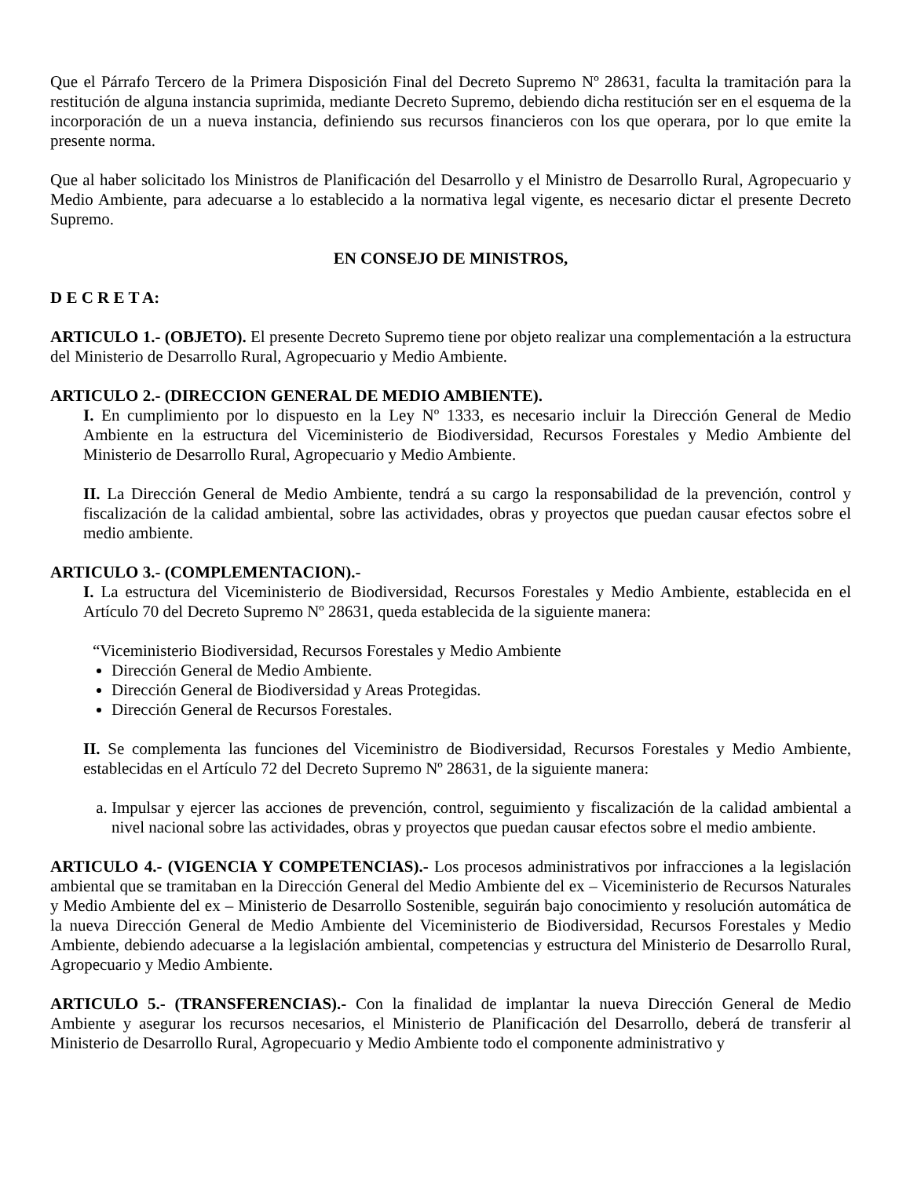Que el Párrafo Tercero de la Primera Disposición Final del Decreto Supremo Nº 28631, faculta la tramitación para la restitución de alguna instancia suprimida, mediante Decreto Supremo, debiendo dicha restitución ser en el esquema de la incorporación de un a nueva instancia, definiendo sus recursos financieros con los que operara, por lo que emite la presente norma.
Que al haber solicitado los Ministros de Planificación del Desarrollo y el Ministro de Desarrollo Rural, Agropecuario y Medio Ambiente, para adecuarse a lo establecido a la normativa legal vigente, es necesario dictar el presente Decreto Supremo.
EN CONSEJO DE MINISTROS,
D E C R E T A:
ARTICULO 1.- (OBJETO). El presente Decreto Supremo tiene por objeto realizar una complementación a la estructura del Ministerio de Desarrollo Rural, Agropecuario y Medio Ambiente.
ARTICULO 2.- (DIRECCION GENERAL DE MEDIO AMBIENTE).
I. En cumplimiento por lo dispuesto en la Ley Nº 1333, es necesario incluir la Dirección General de Medio Ambiente en la estructura del Viceministerio de Biodiversidad, Recursos Forestales y Medio Ambiente del Ministerio de Desarrollo Rural, Agropecuario y Medio Ambiente.
II. La Dirección General de Medio Ambiente, tendrá a su cargo la responsabilidad de la prevención, control y fiscalización de la calidad ambiental, sobre las actividades, obras y proyectos que puedan causar efectos sobre el medio ambiente.
ARTICULO 3.- (COMPLEMENTACION).-
I. La estructura del Viceministerio de Biodiversidad, Recursos Forestales y Medio Ambiente, establecida en el Artículo 70 del Decreto Supremo Nº 28631, queda establecida de la siguiente manera:
“Viceministerio Biodiversidad, Recursos Forestales y Medio Ambiente
Dirección General de Medio Ambiente.
Dirección General de Biodiversidad y Areas Protegidas.
Dirección General de Recursos Forestales.
II. Se complementa las funciones del Viceministro de Biodiversidad, Recursos Forestales y Medio Ambiente, establecidas en el Artículo 72 del Decreto Supremo Nº 28631, de la siguiente manera:
a. Impulsar y ejercer las acciones de prevención, control, seguimiento y fiscalización de la calidad ambiental a nivel nacional sobre las actividades, obras y proyectos que puedan causar efectos sobre el medio ambiente.
ARTICULO 4.- (VIGENCIA Y COMPETENCIAS).- Los procesos administrativos por infracciones a la legislación ambiental que se tramitaban en la Dirección General del Medio Ambiente del ex – Viceministerio de Recursos Naturales y Medio Ambiente del ex – Ministerio de Desarrollo Sostenible, seguirán bajo conocimiento y resolución automática de la nueva Dirección General de Medio Ambiente del Viceministerio de Biodiversidad, Recursos Forestales y Medio Ambiente, debiendo adecuarse a la legislación ambiental, competencias y estructura del Ministerio de Desarrollo Rural, Agropecuario y Medio Ambiente.
ARTICULO 5.- (TRANSFERENCIAS).- Con la finalidad de implantar la nueva Dirección General de Medio Ambiente y asegurar los recursos necesarios, el Ministerio de Planificación del Desarrollo, deberá de transferir al Ministerio de Desarrollo Rural, Agropecuario y Medio Ambiente todo el componente administrativo y